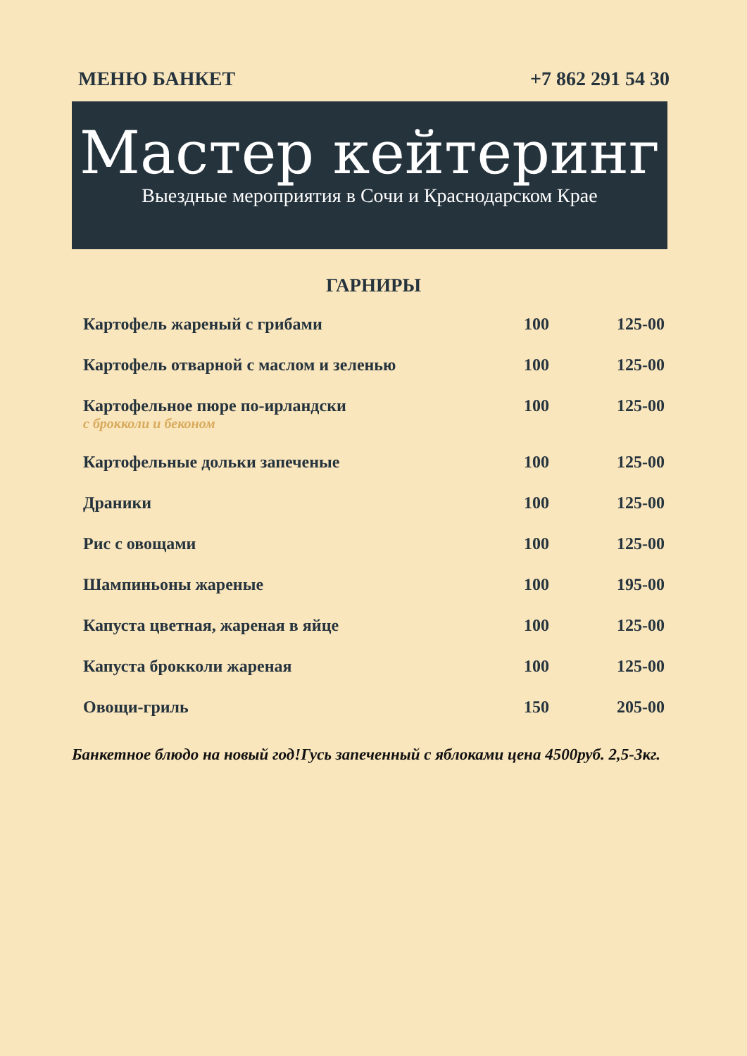МЕНЮ БАНКЕТ +7 862 291 54 30
Мастер кейтеринг
Выездные мероприятия в Сочи и Краснодарском Крае
ГАРНИРЫ
| Картофель жареный с грибами | 100 | 125-00 |
| Картофель отварной с маслом и зеленью | 100 | 125-00 |
| Картофельное пюре по-ирландски с брокколи и беконом | 100 | 125-00 |
| Картофельные дольки запеченые | 100 | 125-00 |
| Драники | 100 | 125-00 |
| Рис с овощами | 100 | 125-00 |
| Шампиньоны жареные | 100 | 195-00 |
| Капуста цветная, жареная в яйце | 100 | 125-00 |
| Капуста брокколи жареная | 100 | 125-00 |
| Овощи-гриль | 150 | 205-00 |
Банкетное блюдо на новый год!Гусь запеченный с яблоками цена 4500руб. 2,5-3кг.